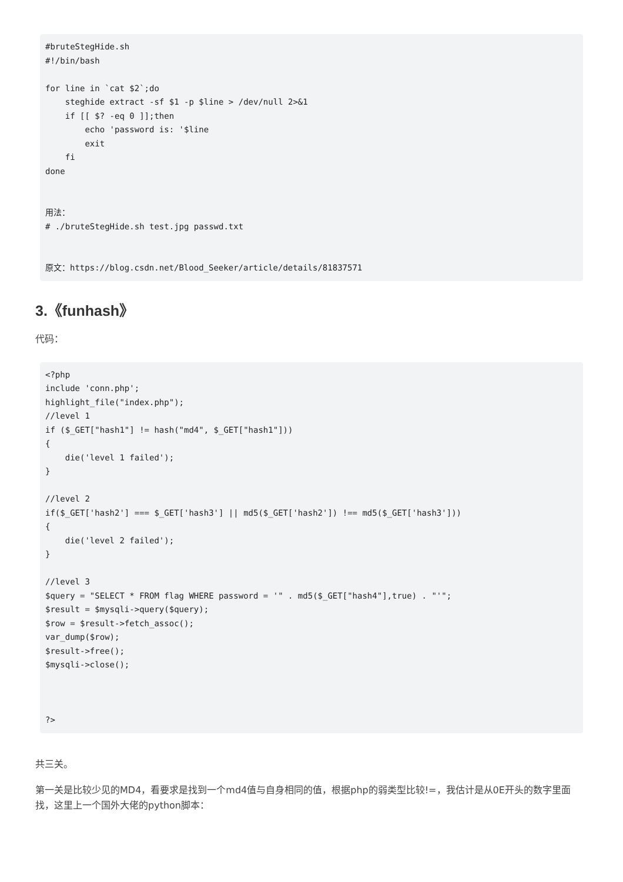#bruteStegHide.sh
#!/bin/bash

for line in `cat $2`;do
    steghide extract -sf $1 -p $line > /dev/null 2>&1
    if [[ $? -eq 0 ]];then
        echo 'password is: '$line
        exit
    fi
done


用法：
# ./bruteStegHide.sh test.jpg passwd.txt


原文：https://blog.csdn.net/Blood_Seeker/article/details/81837571
3.《funhash》
代码：
<?php
include 'conn.php';
highlight_file("index.php");
//level 1
if ($_GET["hash1"] != hash("md4", $_GET["hash1"]))
{
    die('level 1 failed');
}

//level 2
if($_GET['hash2'] === $_GET['hash3'] || md5($_GET['hash2']) !== md5($_GET['hash3']))
{
    die('level 2 failed');
}

//level 3
$query = "SELECT * FROM flag WHERE password = '" . md5($_GET["hash4"],true) . "'";
$result = $mysqli->query($query);
$row = $result->fetch_assoc();
var_dump($row);
$result->free();
$mysqli->close();



?>
共三关。
第一关是比较少见的MD4，看要求是找到一个md4值与自身相同的值，根据php的弱类型比较!=，我估计是从0E开头的数字里面找，这里上一个国外大佬的python脚本：